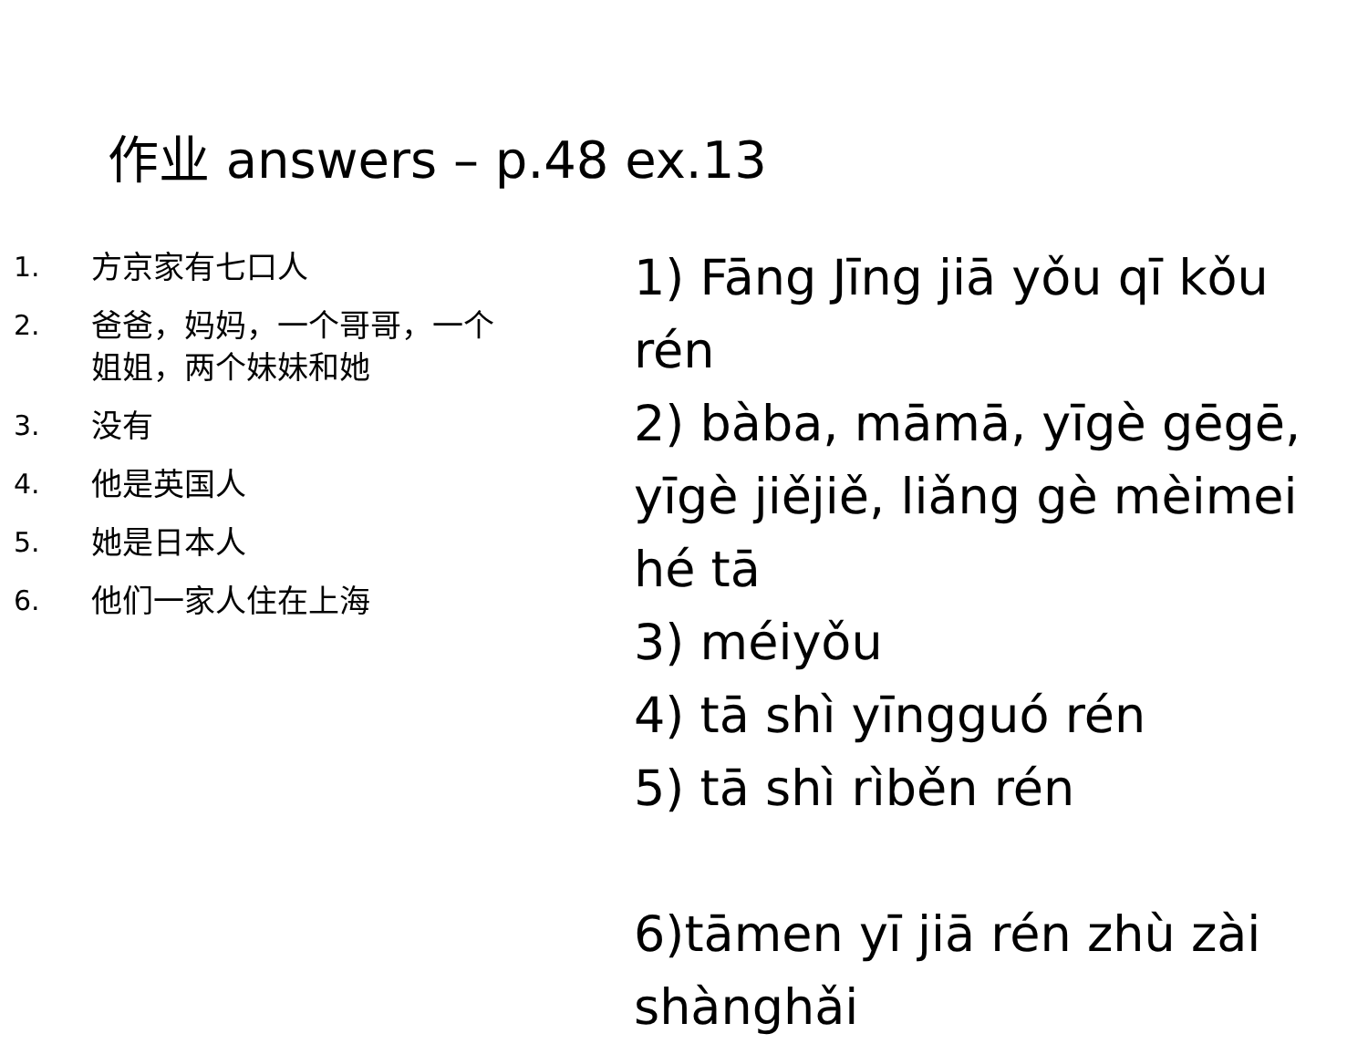作业 answers – p.48 ex.13
1. 方京家有七口人
2. 爸爸，妈妈，一个哥哥，一个
姐姐，两个妹妹和她
3. 没有
4. 他是英国人
5. 她是日本人
6. 他们一家人住在上海
1) Fāng Jīng jiā yǒu qī kǒu rén
2) bàba, māmā, yīgè gēgē, yīgè jiějiě, liǎng gè mèimei hé tā
3) méiyǒu
4) tā shì yīngguó rén
5) tā shì rìběn rén
6)tāmen yī jiā rén zhù zài shànghǎi